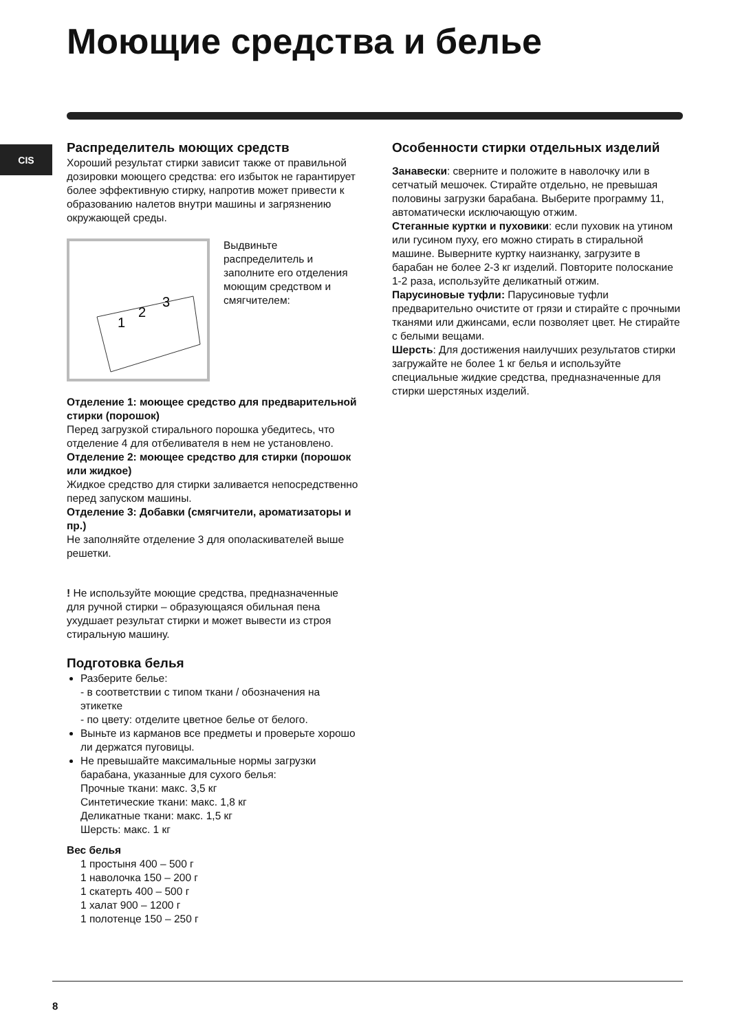Моющие средства и белье
CIS
Распределитель моющих средств
Хороший результат стирки зависит также от правильной дозировки моющего средства: его избыток не гарантирует более эффективную стирку, напротив может привести к образованию налетов внутри машины и загрязнению окружающей среды.
1
2
3
Выдвиньте распределитель и заполните его отделения моющим средством и смягчителем:
Отделение 1: моющее средство для предварительной стирки (порошок)
Перед загрузкой стирального порошка убедитесь, что отделение 4 для отбеливателя в нем не установлено.
Отделение 2: моющее средство для стирки (порошок или жидкое)
Жидкое средство для стирки заливается непосредственно перед запуском машины.
Отделение 3: Добавки (смягчители, ароматизаторы и пр.)
Не заполняйте отделение 3 для ополаскивателей выше решетки.
! Не используйте моющие средства, предназначенные для ручной стирки – образующаяся обильная пена ухудшает результат стирки и может вывести из строя стиральную машину.
Подготовка белья
Разберите белье:
- в соответствии с типом ткани / обозначения на этикетке
- по цвету: отделите цветное белье от белого.
Выньте из карманов все предметы и проверьте хорошо ли держатся пуговицы.
Не превышайте максимальные нормы загрузки барабана, указанные для сухого белья:
Прочные ткани: макс. 3,5 кг
Синтетические ткани: макс. 1,8 кг
Деликатные ткани: макс. 1,5 кг
Шерсть: макс. 1 кг
Вес белья
1 простыня 400 – 500 г
1 наволочка 150 – 200 г
1 скатерть 400 – 500 г
1 халат 900 – 1200 г
1 полотенце 150 – 250 г
Особенности стирки отдельных изделий
Занавески: сверните и положите в наволочку или в сетчатый мешочек. Стирайте отдельно, не превышая половины загрузки барабана. Выберите программу 11, автоматически исключающую отжим.
Стеганные куртки и пуховики: если пуховик на утином или гусином пуху, его можно стирать в стиральной машине. Выверните куртку наизнанку, загрузите в барабан не более 2-3 кг изделий. Повторите полоскание 1-2 раза, используйте деликатный отжим.
Парусиновые туфли: Парусиновые туфли предварительно очистите от грязи и стирайте с прочными тканями или джинсами, если позволяет цвет. Не стирайте с белыми вещами.
Шерсть: Для достижения наилучших результатов стирки загружайте не более 1 кг белья и используйте специальные жидкие средства, предназначенные для стирки шерстяных изделий.
8